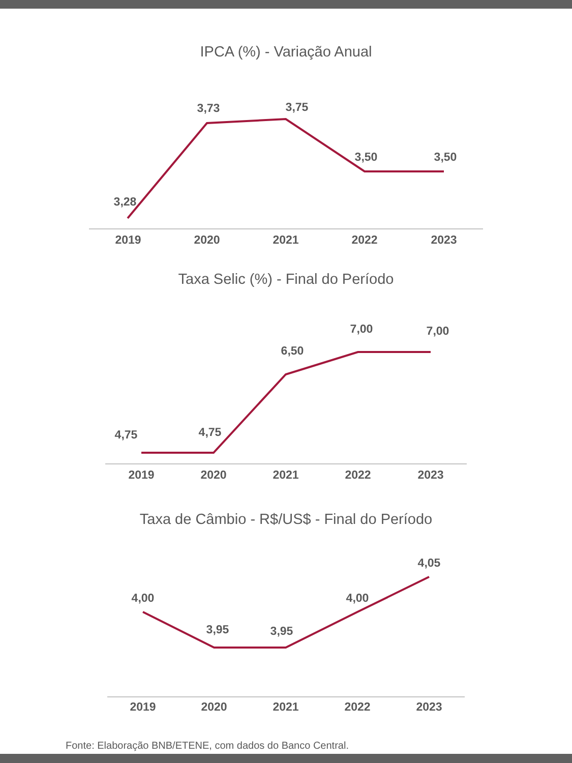IPCA (%) - Variação Anual
Taxa Selic (%) - Final do Período
Taxa de Câmbio - R$/US$ - Final do Período
3,28
3,73
3,75
3,50
3,50
2019
2020
2021
2022
2023
4,75
4,75
6,50
7,00
7,00
2019
2020
2021
2022
2023
4,00
3,95
3,95
4,00
4,05
2019
2020
2021
2022
2023
Fonte: Elaboração BNB/ETENE, com dados do Banco Central.